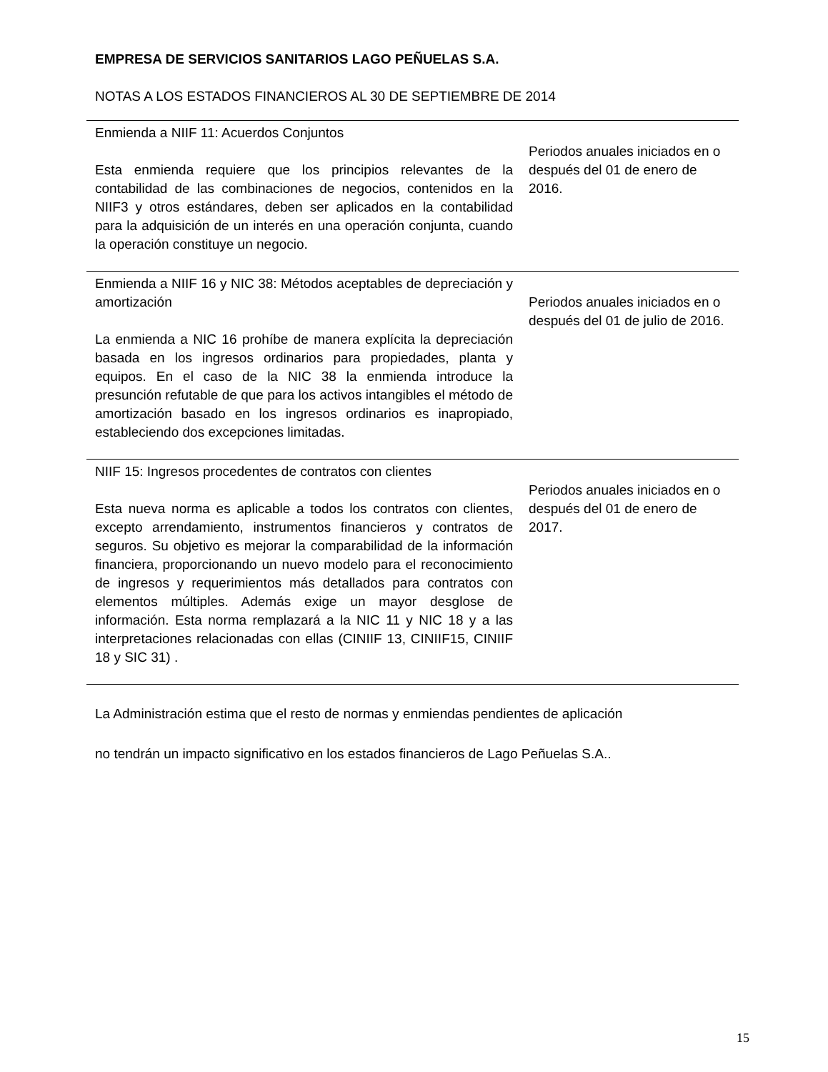EMPRESA DE SERVICIOS SANITARIOS LAGO PEÑUELAS S.A.
NOTAS A LOS ESTADOS FINANCIEROS AL 30 DE SEPTIEMBRE DE 2014
| Enmienda a NIIF 11: Acuerdos Conjuntos Esta enmienda requiere que los principios relevantes de la contabilidad de las combinaciones de negocios, contenidos en la NIIF3 y otros estándares, deben ser aplicados en la contabilidad para la adquisición de un interés en una operación conjunta, cuando la operación constituye un negocio. | Periodos anuales iniciados en o después del 01 de enero de 2016. |
| Enmienda a NIIF 16 y NIC 38: Métodos aceptables de depreciación y amortización La enmienda a NIC 16 prohíbe de manera explícita la depreciación basada en los ingresos ordinarios para propiedades, planta y equipos. En el caso de la NIC 38 la enmienda introduce la presunción refutable de que para los activos intangibles el método de amortización basado en los ingresos ordinarios es inapropiado, estableciendo dos excepciones limitadas. | Periodos anuales iniciados en o después del 01 de julio de 2016. |
| NIIF 15: Ingresos procedentes de contratos con clientes Esta nueva norma es aplicable a todos los contratos con clientes, excepto arrendamiento, instrumentos financieros y contratos de seguros. Su objetivo es mejorar la comparabilidad de la información financiera, proporcionando un nuevo modelo para el reconocimiento de ingresos y requerimientos más detallados para contratos con elementos múltiples. Además exige un mayor desglose de información. Esta norma remplazará a la NIC 11 y NIC 18 y a las interpretaciones relacionadas con ellas (CINIIF 13, CINIIF15, CINIIF 18 y SIC 31) . | Periodos anuales iniciados en o después del 01 de enero de 2017. |
La Administración estima que el resto de normas y enmiendas pendientes de aplicación
no tendrán un impacto significativo en los estados financieros de Lago Peñuelas S.A..
15